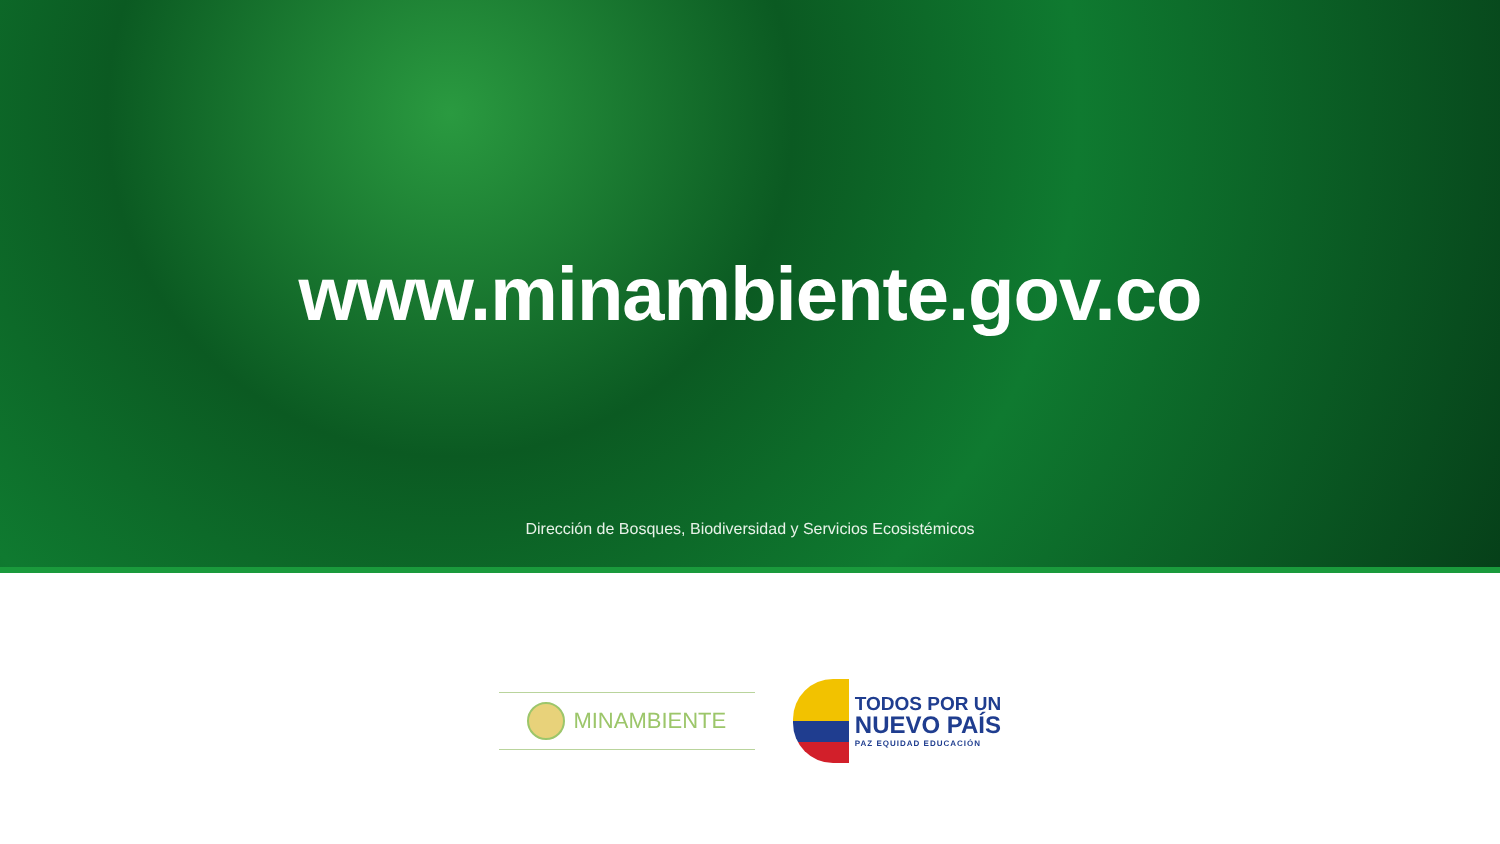www.minambiente.gov.co
Dirección de Bosques, Biodiversidad y Servicios Ecosistémicos
MINAMBIENTE
TODOS POR UN
NUEVO PAÍS
PAZ EQUIDAD EDUCACIÓN